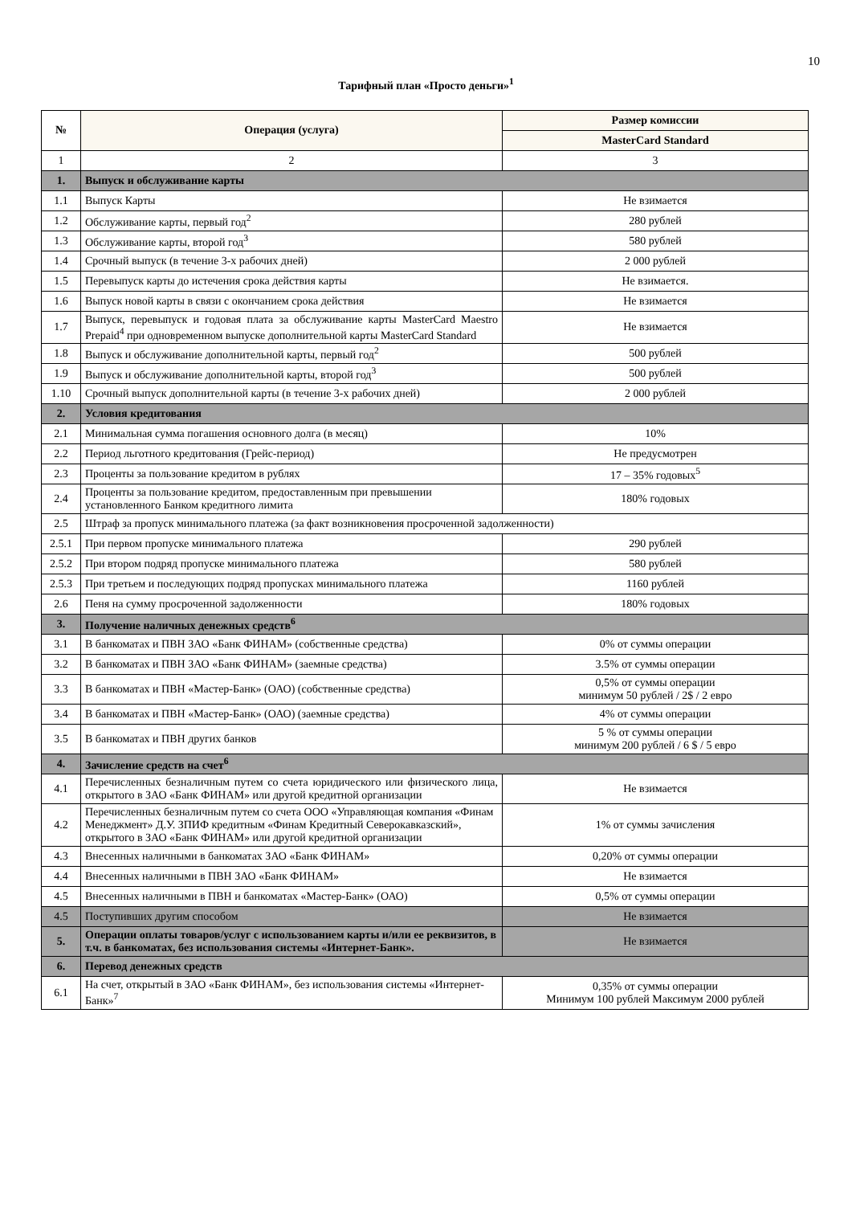10
Тарифный план «Просто деньги»<sup>1</sup>
| № | Операция (услуга) | Размер комиссии |
| --- | --- | --- |
| | | MasterCard Standard |
| 1 | 2 | 3 |
| 1. | Выпуск и обслуживание карты | |
| 1.1 | Выпуск Карты | Не взимается |
| 1.2 | Обслуживание карты, первый год<sup>2</sup> | 280 рублей |
| 1.3 | Обслуживание карты, второй год<sup>3</sup> | 580 рублей |
| 1.4 | Срочный выпуск (в течение 3-х рабочих дней) | 2 000 рублей |
| 1.5 | Перевыпуск карты до истечения срока действия карты | Не взимается. |
| 1.6 | Выпуск новой карты в связи с окончанием срока действия | Не взимается |
| 1.7 | Выпуск, перевыпуск и годовая плата за обслуживание карты MasterCard Maestro Prepaid<sup>4</sup> при одновременном выпуске дополнительной карты MasterCard Standard | Не взимается |
| 1.8 | Выпуск и обслуживание дополнительной карты, первый год<sup>2</sup> | 500 рублей |
| 1.9 | Выпуск и обслуживание дополнительной карты, второй год<sup>3</sup> | 500 рублей |
| 1.10 | Срочный выпуск дополнительной карты (в течение 3-х рабочих дней) | 2 000 рублей |
| 2. | Условия кредитования | |
| 2.1 | Минимальная сумма погашения основного долга (в месяц) | 10% |
| 2.2 | Период льготного кредитования (Грейс-период) | Не предусмотрен |
| 2.3 | Проценты за пользование кредитом в рублях | 17 – 35% годовых<sup>5</sup> |
| 2.4 | Проценты за пользование кредитом, предоставленным при превышении установленного Банком кредитного лимита | 180% годовых |
| 2.5 | Штраф за пропуск минимального платежа (за факт возникновения просроченной задолженности) | |
| 2.5.1 | При первом пропуске минимального платежа | 290 рублей |
| 2.5.2 | При втором подряд пропуске минимального платежа | 580 рублей |
| 2.5.3 | При третьем и последующих подряд пропусках минимального платежа | 1160 рублей |
| 2.6 | Пеня на сумму просроченной задолженности | 180% годовых |
| 3. | Получение наличных денежных средств<sup>6</sup> | |
| 3.1 | В банкоматах и ПВН ЗАО «Банк ФИНАМ» (собственные средства) | 0% от суммы операции |
| 3.2 | В банкоматах и ПВН ЗАО «Банк ФИНАМ» (заемные средства) | 3.5% от суммы операции |
| 3.3 | В банкоматах и ПВН «Мастер-Банк» (ОАО) (собственные средства) | 0,5% от суммы операции минимум 50 рублей / 2$ / 2 евро |
| 3.4 | В банкоматах и ПВН «Мастер-Банк» (ОАО) (заемные средства) | 4% от суммы операции |
| 3.5 | В банкоматах и ПВН других банков | 5 % от суммы операции минимум 200 рублей / 6 $ / 5 евро |
| 4. | Зачисление средств на счет<sup>6</sup> | |
| 4.1 | Перечисленных безналичным путем со счета юридического или физического лица, открытого в ЗАО «Банк ФИНАМ» или другой кредитной организации | Не взимается |
| 4.2 | Перечисленных безналичным путем со счета ООО «Управляющая компания «Финам Менеджмент» Д.У. ЗПИФ кредитным «Финам Кредитный Северокавказский», открытого в ЗАО «Банк ФИНАМ» или другой кредитной организации | 1% от суммы зачисления |
| 4.3 | Внесенных наличными в банкоматах ЗАО «Банк ФИНАМ» | 0,20% от суммы операции |
| 4.4 | Внесенных наличными в ПВН ЗАО «Банк ФИНАМ» | Не взимается |
| 4.5 | Внесенных наличными в ПВН и банкоматах «Мастер-Банк» (ОАО) | 0,5% от суммы операции |
| 4.5 | Поступивших другим способом | Не взимается |
| 5. | Операции оплаты товаров/услуг с использованием карты и/или ее реквизитов, в т.ч. в банкоматах, без использования системы «Интернет-Банк». | Не взимается |
| 6. | Перевод денежных средств | |
| 6.1 | На счет, открытый в ЗАО «Банк ФИНАМ», без использования системы «Интернет-Банк»<sup>7</sup> | 0,35% от суммы операции Минимум 100 рублей Максимум 2000 рублей |